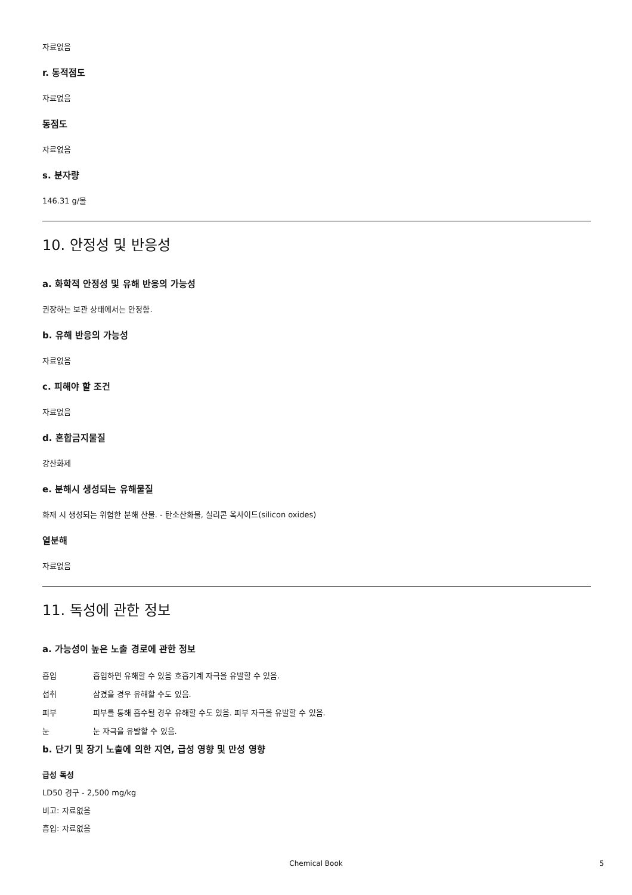자료없음
r. 동적점도
자료없음
동점도
자료없음
s. 분자량
146.31 g/몰
10. 안정성 및 반응성
a. 화학적 안정성 및 유해 반응의 가능성
권장하는 보관 상태에서는 안정함.
b. 유해 반응의 가능성
자료없음
c. 피해야 할 조건
자료없음
d. 혼합금지물질
강산화제
e. 분해시 생성되는 유해물질
화재 시 생성되는 위험한 분해 산물. - 탄소산화물, 실리콘 옥사이드(silicon oxides)
열분해
자료없음
11. 독성에 관한 정보
a. 가능성이 높은 노출 경로에 관한 정보
흡입 흡입하면 유해할 수 있음 호흡기계 자극을 유발할 수 있음.
섭취 삼켰을 경우 유해할 수도 있음.
피부 피부를 통해 흡수될 경우 유해할 수도 있음. 피부 자극을 유발할 수 있음.
눈 눈 자극을 유발할 수 있음.
b. 단기 및 장기 노출에 의한 지연, 급성 영향 및 만성 영향
급성 독성
LD50 경구 - 2,500 mg/kg
비고: 자료없음
흡입: 자료없음
Chemical Book 5